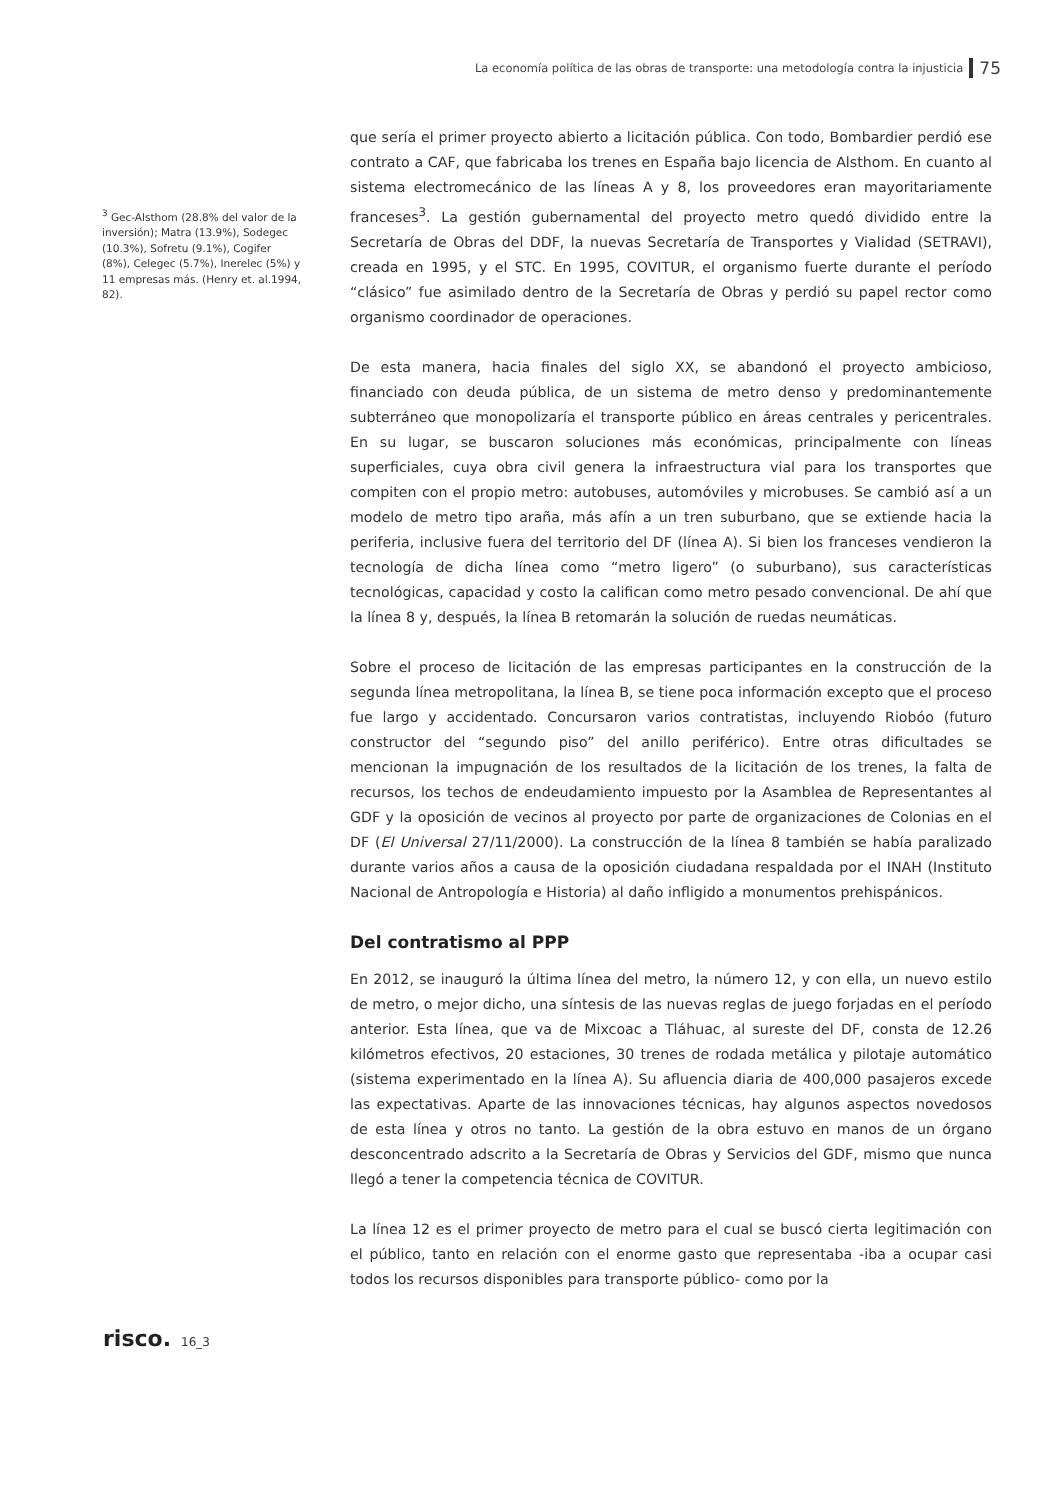La economía política de las obras de transporte: una metodología contra la injusticia 75
<sup>3</sup> Gec-Alsthom (28.8% del valor de la inversión); Matra (13.9%), Sodegec (10.3%), Sofretu (9.1%), Cogifer (8%), Celegec (5.7%), Inerelec (5%) y 11 empresas más. (Henry et. al.1994, 82).
que sería el primer proyecto abierto a licitación pública. Con todo, Bombardier perdió ese contrato a CAF, que fabricaba los trenes en España bajo licencia de Alsthom. En cuanto al sistema electromecánico de las líneas A y 8, los proveedores eran mayoritariamente franceses<sup>3</sup>. La gestión gubernamental del proyecto metro quedó dividido entre la Secretaría de Obras del DDF, la nuevas Secretaría de Transportes y Vialidad (SETRAVI), creada en 1995, y el STC. En 1995, COVITUR, el organismo fuerte durante el período “clásico” fue asimilado dentro de la Secretaría de Obras y perdió su papel rector como organismo coordinador de operaciones.
De esta manera, hacia finales del siglo XX, se abandonó el proyecto ambicioso, financiado con deuda pública, de un sistema de metro denso y predominantemente subterráneo que monopolizaría el transporte público en áreas centrales y pericentrales. En su lugar, se buscaron soluciones más económicas, principalmente con líneas superficiales, cuya obra civil genera la infraestructura vial para los transportes que compiten con el propio metro: autobuses, automóviles y microbuses. Se cambió así a un modelo de metro tipo araña, más afín a un tren suburbano, que se extiende hacia la periferia, inclusive fuera del territorio del DF (línea A). Si bien los franceses vendieron la tecnología de dicha línea como “metro ligero” (o suburbano), sus características tecnológicas, capacidad y costo la califican como metro pesado convencional. De ahí que la línea 8 y, después, la línea B retomarán la solución de ruedas neumáticas.
Sobre el proceso de licitación de las empresas participantes en la construcción de la segunda línea metropolitana, la línea B, se tiene poca información excepto que el proceso fue largo y accidentado. Concursaron varios contratistas, incluyendo Riobóo (futuro constructor del “segundo piso” del anillo periférico). Entre otras dificultades se mencionan la impugnación de los resultados de la licitación de los trenes, la falta de recursos, los techos de endeudamiento impuesto por la Asamblea de Representantes al GDF y la oposición de vecinos al proyecto por parte de organizaciones de Colonias en el DF (El Universal 27/11/2000). La construcción de la línea 8 también se había paralizado durante varios años a causa de la oposición ciudadana respaldada por el INAH (Instituto Nacional de Antropología e Historia) al daño infligido a monumentos prehispánicos.
Del contratismo al PPP
En 2012, se inauguró la última línea del metro, la número 12, y con ella, un nuevo estilo de metro, o mejor dicho, una síntesis de las nuevas reglas de juego forjadas en el período anterior. Esta línea, que va de Mixcoac a Tláhuac, al sureste del DF, consta de 12.26 kilómetros efectivos, 20 estaciones, 30 trenes de rodada metálica y pilotaje automático (sistema experimentado en la línea A). Su afluencia diaria de 400,000 pasajeros excede las expectativas. Aparte de las innovaciones técnicas, hay algunos aspectos novedosos de esta línea y otros no tanto. La gestión de la obra estuvo en manos de un órgano desconcentrado adscrito a la Secretaría de Obras y Servicios del GDF, mismo que nunca llegó a tener la competencia técnica de COVITUR.
La línea 12 es el primer proyecto de metro para el cual se buscó cierta legitimación con el público, tanto en relación con el enorme gasto que representaba -iba a ocupar casi todos los recursos disponibles para transporte público- como por la
risco. 16_3